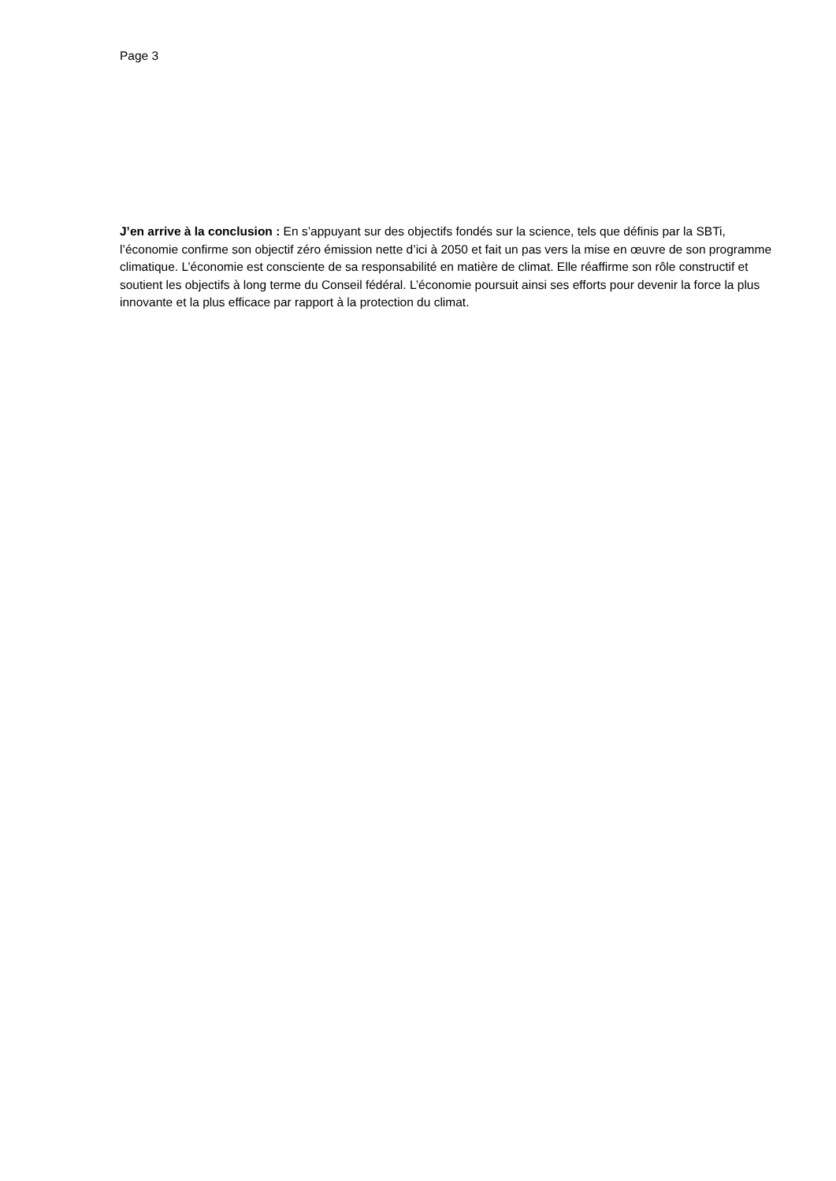Page 3
J’en arrive à la conclusion : En s’appuyant sur des objectifs fondés sur la science, tels que définis par la SBTi, l’économie confirme son objectif zéro émission nette d’ici à 2050 et fait un pas vers la mise en œuvre de son programme climatique. L’économie est consciente de sa responsabilité en matière de climat. Elle réaffirme son rôle constructif et soutient les objectifs à long terme du Conseil fédéral. L’économie poursuit ainsi ses efforts pour devenir la force la plus innovante et la plus efficace par rapport à la protection du climat.